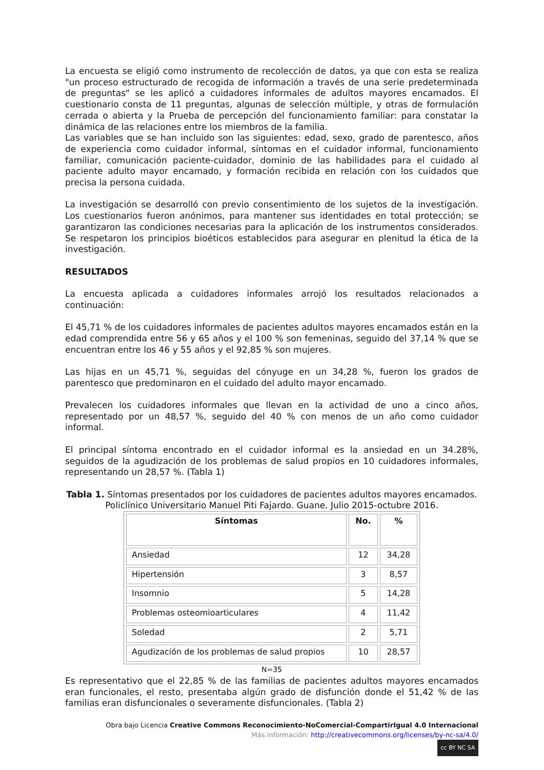La encuesta se eligió como instrumento de recolección de datos, ya que con esta se realiza "un proceso estructurado de recogida de información a través de una serie predeterminada de preguntas" se les aplicó a cuidadores informales de adultos mayores encamados. El cuestionario consta de 11 preguntas, algunas de selección múltiple, y otras de formulación cerrada o abierta y la Prueba de percepción del funcionamiento familiar: para constatar la dinámica de las relaciones entre los miembros de la familia.
Las variables que se han incluido son las siguientes: edad, sexo, grado de parentesco, años de experiencia como cuidador informal, síntomas en el cuidador informal, funcionamiento familiar, comunicación paciente-cuidador, dominio de las habilidades para el cuidado al paciente adulto mayor encamado, y formación recibida en relación con los cuidados que precisa la persona cuidada.
La investigación se desarrolló con previo consentimiento de los sujetos de la investigación. Los cuestionarios fueron anónimos, para mantener sus identidades en total protección; se garantizaron las condiciones necesarias para la aplicación de los instrumentos considerados. Se respetaron los principios bioéticos establecidos para asegurar en plenitud la ética de la investigación.
RESULTADOS
La encuesta aplicada a cuidadores informales arrojó los resultados relacionados a continuación:
El 45,71 % de los cuidadores informales de pacientes adultos mayores encamados están en la edad comprendida entre 56 y 65 años y el 100 % son femeninas, seguido del 37,14 % que se encuentran entre los 46 y 55 años y el 92,85 % son mujeres.
Las hijas en un 45,71 %, seguidas del cónyuge en un 34,28 %, fueron los grados de parentesco que predominaron en el cuidado del adulto mayor encamado.
Prevalecen los cuidadores informales que llevan en la actividad de uno a cinco años, representado por un 48,57 %, seguido del 40 % con menos de un año como cuidador informal.
El principal síntoma encontrado en el cuidador informal es la ansiedad en un 34.28%, seguidos de la agudización de los problemas de salud propios en 10 cuidadores informales, representando un 28,57 %. (Tabla 1)
Tabla 1. Síntomas presentados por los cuidadores de pacientes adultos mayores encamados. Policlínico Universitario Manuel Piti Fajardo. Guane. Julio 2015-octubre 2016.
| Síntomas | No. | % |
| --- | --- | --- |
| Ansiedad | 12 | 34,28 |
| Hipertensión | 3 | 8,57 |
| Insomnio | 5 | 14,28 |
| Problemas osteomioarticulares | 4 | 11,42 |
| Soledad | 2 | 5,71 |
| Agudización de los problemas de salud propios | 10 | 28,57 |
N=35
Es representativo que el 22,85 % de las familias de pacientes adultos mayores encamados eran funcionales, el resto, presentaba algún grado de disfunción donde el 51,42 % de las familias eran disfuncionales o severamente disfuncionales. (Tabla 2)
Obra bajo Licencia Creative Commons Reconocimiento-NoComercial-CompartirIgual 4.0 Internacional
Más información: http://creativecommons.org/licenses/by-nc-sa/4.0/
cc BY NC SA